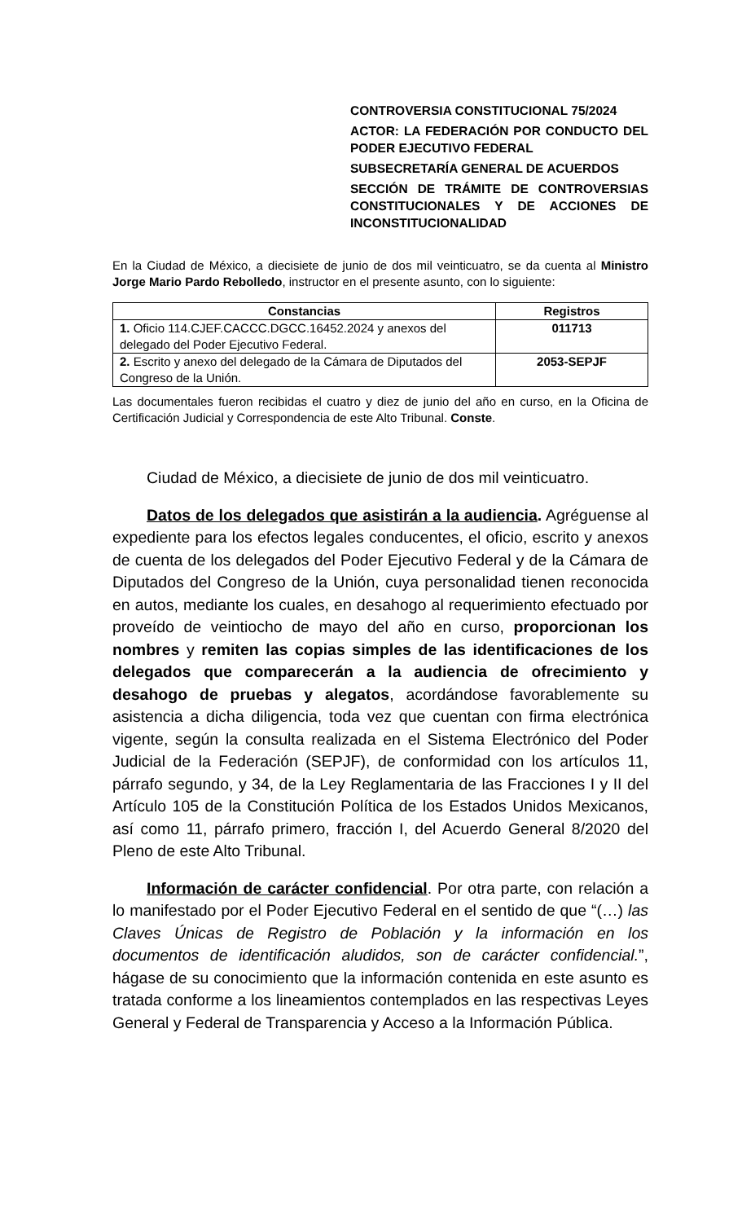CONTROVERSIA CONSTITUCIONAL 75/2024
ACTOR: LA FEDERACIÓN POR CONDUCTO DEL PODER EJECUTIVO FEDERAL
SUBSECRETARÍA GENERAL DE ACUERDOS
SECCIÓN DE TRÁMITE DE CONTROVERSIAS CONSTITUCIONALES Y DE ACCIONES DE INCONSTITUCIONALIDAD
En la Ciudad de México, a diecisiete de junio de dos mil veinticuatro, se da cuenta al Ministro Jorge Mario Pardo Rebolledo, instructor en el presente asunto, con lo siguiente:
| Constancias | Registros |
| --- | --- |
| 1. Oficio 114.CJEF.CACCC.DGCC.16452.2024 y anexos del delegado del Poder Ejecutivo Federal. | 011713 |
| 2. Escrito y anexo del delegado de la Cámara de Diputados del Congreso de la Unión. | 2053-SEPJF |
Las documentales fueron recibidas el cuatro y diez de junio del año en curso, en la Oficina de Certificación Judicial y Correspondencia de este Alto Tribunal. Conste.
Ciudad de México, a diecisiete de junio de dos mil veinticuatro.
Datos de los delegados que asistirán a la audiencia. Agréguense al expediente para los efectos legales conducentes, el oficio, escrito y anexos de cuenta de los delegados del Poder Ejecutivo Federal y de la Cámara de Diputados del Congreso de la Unión, cuya personalidad tienen reconocida en autos, mediante los cuales, en desahogo al requerimiento efectuado por proveído de veintiocho de mayo del año en curso, proporcionan los nombres y remiten las copias simples de las identificaciones de los delegados que comparecerán a la audiencia de ofrecimiento y desahogo de pruebas y alegatos, acordándose favorablemente su asistencia a dicha diligencia, toda vez que cuentan con firma electrónica vigente, según la consulta realizada en el Sistema Electrónico del Poder Judicial de la Federación (SEPJF), de conformidad con los artículos 11, párrafo segundo, y 34, de la Ley Reglamentaria de las Fracciones I y II del Artículo 105 de la Constitución Política de los Estados Unidos Mexicanos, así como 11, párrafo primero, fracción I, del Acuerdo General 8/2020 del Pleno de este Alto Tribunal.
Información de carácter confidencial. Por otra parte, con relación a lo manifestado por el Poder Ejecutivo Federal en el sentido de que “(…) las Claves Únicas de Registro de Población y la información en los documentos de identificación aludidos, son de carácter confidencial.”, hágase de su conocimiento que la información contenida en este asunto es tratada conforme a los lineamientos contemplados en las respectivas Leyes General y Federal de Transparencia y Acceso a la Información Pública.